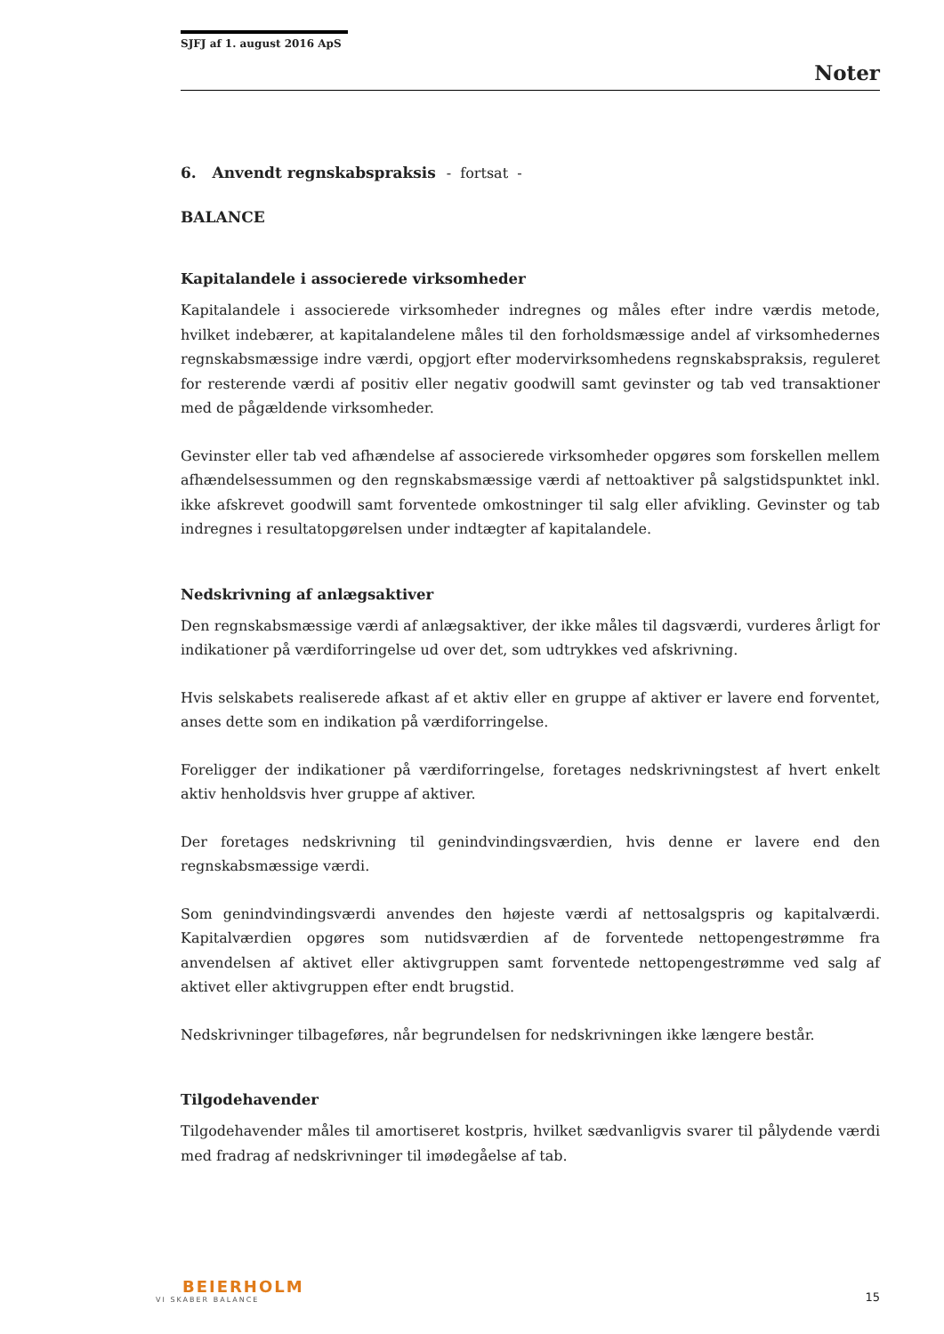SJFJ af 1. august 2016 ApS
Noter
6. Anvendt regnskabspraksis - fortsat -
BALANCE
Kapitalandele i associerede virksomheder
Kapitalandele i associerede virksomheder indregnes og måles efter indre værdis metode, hvilket indebærer, at kapitalandelene måles til den forholdsmæssige andel af virksomhedernes regnskabsmæssige indre værdi, opgjort efter modervirksomhedens regnskabspraksis, reguleret for resterende værdi af positiv eller negativ goodwill samt gevinster og tab ved transaktioner med de pågældende virksomheder.
Gevinster eller tab ved afhændelse af associerede virksomheder opgøres som forskellen mellem afhændelsessummen og den regnskabsmæssige værdi af nettoaktiver på salgstidspunktet inkl. ikke afskrevet goodwill samt forventede omkostninger til salg eller afvikling. Gevinster og tab indregnes i resultatopgørelsen under indtægter af kapitalandele.
Nedskrivning af anlægsaktiver
Den regnskabsmæssige værdi af anlægsaktiver, der ikke måles til dagsværdi, vurderes årligt for indikationer på værdiforringelse ud over det, som udtrykkes ved afskrivning.
Hvis selskabets realiserede afkast af et aktiv eller en gruppe af aktiver er lavere end forventet, anses dette som en indikation på værdiforringelse.
Foreligger der indikationer på værdiforringelse, foretages nedskrivningstest af hvert enkelt aktiv henholdsvis hver gruppe af aktiver.
Der foretages nedskrivning til genindvindingsværdien, hvis denne er lavere end den regnskabsmæssige værdi.
Som genindvindingsværdi anvendes den højeste værdi af nettosalgspris og kapitalværdi. Kapitalværdien opgøres som nutidsværdien af de forventede nettopengestrømme fra anvendelsen af aktivet eller aktivgruppen samt forventede nettopengestrømme ved salg af aktivet eller aktivgruppen efter endt brugstid.
Nedskrivninger tilbageføres, når begrundelsen for nedskrivningen ikke længere består.
Tilgodehavender
Tilgodehavender måles til amortiseret kostpris, hvilket sædvanligvis svarer til pålydende værdi med fradrag af nedskrivninger til imødegåelse af tab.
BEIERHOLM
VI SKABER BALANCE
15